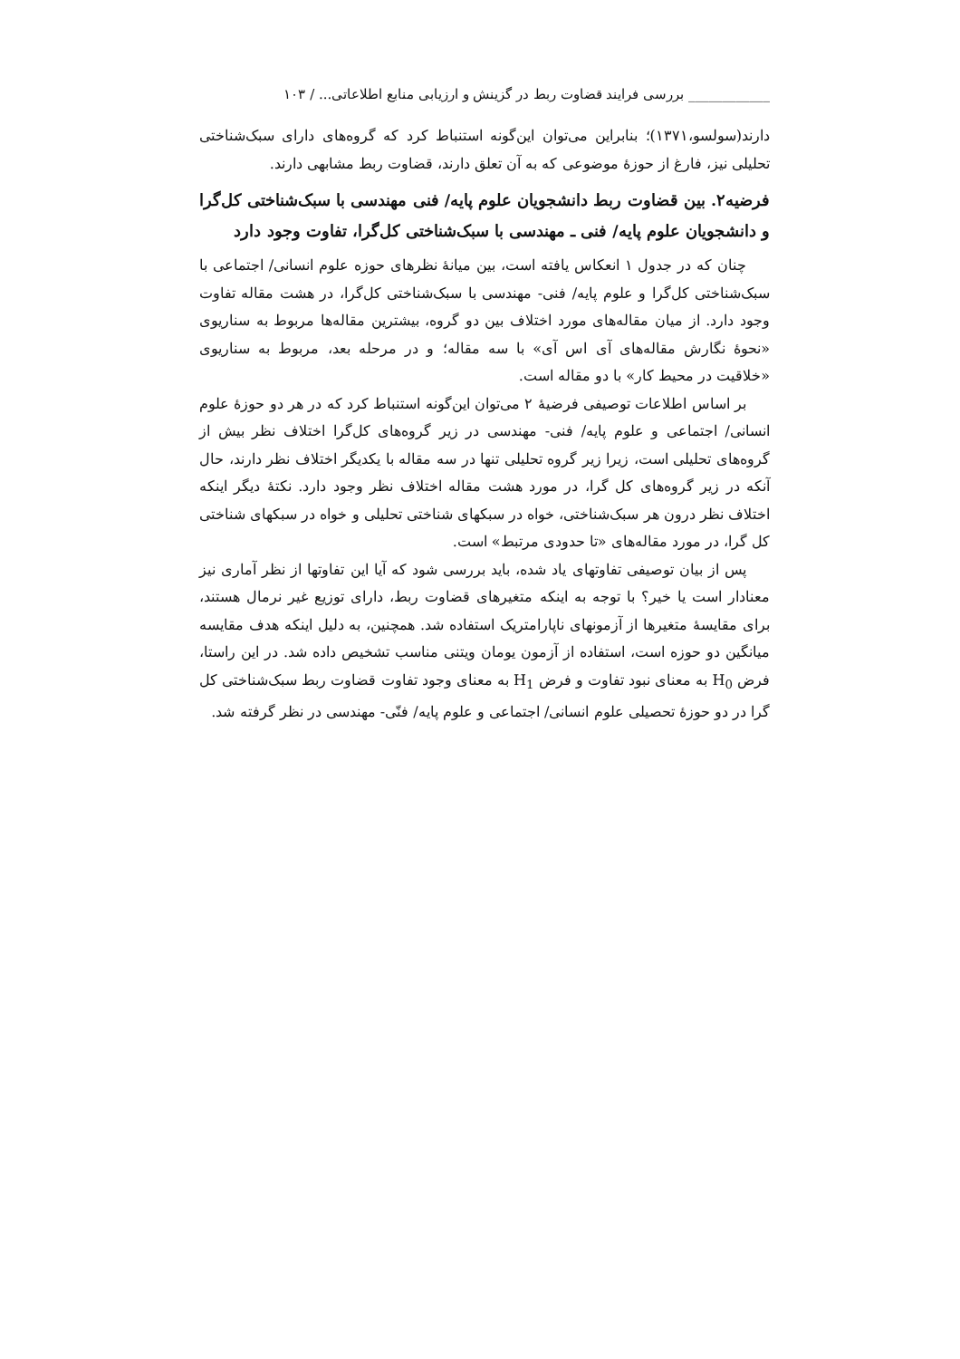____________ بررسی فرایند قضاوت ربط در گزینش و ارزیابی منابع اطلاعاتی... / ۱۰۳
دارند(سولسو،۱۳۷۱)؛ بنابراین می‌توان این‌گونه استنباط کرد که گروه‌های دارای سبک‌شناختی تحلیلی نیز، فارغ از حوزهٔ موضوعی که به آن تعلق دارند، قضاوت ربط مشابهی دارند.
فرضیه۲. بین قضاوت ربط دانشجویان علوم پایه/ فنی مهندسی با سبک‌شناختی کل‌گرا و دانشجویان علوم پایه/ فنی ـ مهندسی با سبک‌شناختی کل‌گرا، تفاوت وجود دارد
چنان که در جدول ۱ انعکاس یافته است، بین میانهٔ نظرهای حوزه علوم انسانی/ اجتماعی با سبک‌شناختی کل‌گرا و علوم پایه/ فنی- مهندسی با سبک‌شناختی کل‌گرا، در هشت مقاله تفاوت وجود دارد. از میان مقاله‌های مورد اختلاف بین دو گروه، بیشترین مقاله‌ها مربوط به سناریوی «نحوهٔ نگارش مقاله‌های آی اس آی» با سه مقاله؛ و در مرحله بعد، مربوط به سناریوی «خلاقیت در محیط کار» با دو مقاله است.
بر اساس اطلاعات توصیفی فرضیهٔ ۲ می‌توان این‌گونه استنباط کرد که در هر دو حوزهٔ علوم انسانی/ اجتماعی و علوم پایه/ فنی- مهندسی در زیر گروه‌های کل‌گرا اختلاف نظر بیش از گروه‌های تحلیلی است، زیرا زیر گروه تحلیلی تنها در سه مقاله با یکدیگر اختلاف نظر دارند، حال آنکه در زیر گروه‌های کل گرا، در مورد هشت مقاله اختلاف نظر وجود دارد. نکتهٔ دیگر اینکه اختلاف نظر درون هر سبک‌شناختی، خواه در سبکهای شناختی تحلیلی و خواه در سبکهای شناختی کل گرا، در مورد مقاله‌های «تا حدودی مرتبط» است.
پس از بیان توصیفی تفاوتهای یاد شده، باید بررسی شود که آیا این تفاوتها از نظر آماری نیز معنادار است یا خیر؟ با توجه به اینکه متغیرهای قضاوت ربط، دارای توزیع غیر نرمال هستند، برای مقایسهٔ متغیرها از آزمونهای ناپارامتریک استفاده شد. همچنین، به دلیل اینکه هدف مقایسه میانگین دو حوزه است، استفاده از آزمون یومان ویتنی مناسب تشخیص داده شد. در این راستا، فرض H<sub>0</sub> به معنای نبود تفاوت و فرض H<sub>1</sub> به معنای وجود تفاوت قضاوت ربط سبک‌شناختی کل گرا در دو حوزهٔ تحصیلی علوم انسانی/ اجتماعی و علوم پایه/ فنّی- مهندسی در نظر گرفته شد.